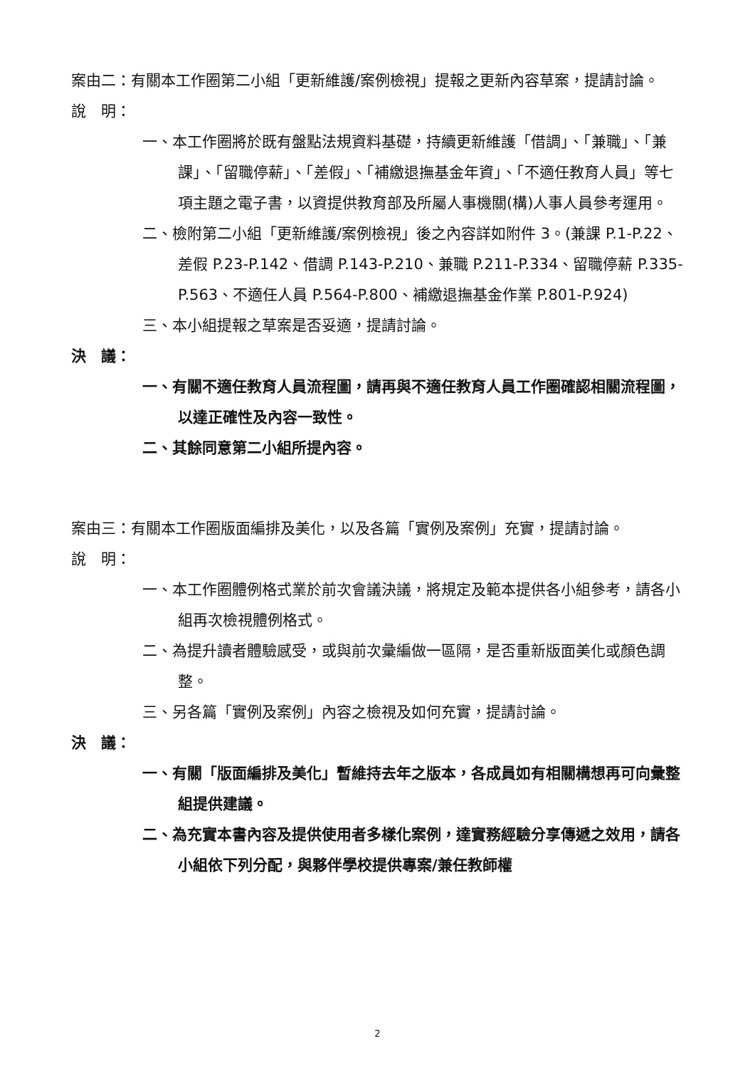案由二：有關本工作圈第二小組「更新維護/案例檢視」提報之更新內容草案，提請討論。
說　明：
一、本工作圈將於既有盤點法規資料基礎，持續更新維護「借調」、「兼職」、「兼課」、「留職停薪」、「差假」、「補繳退撫基金年資」、「不適任教育人員」等七項主題之電子書，以資提供教育部及所屬人事機關(構)人事人員參考運用。
二、檢附第二小組「更新維護/案例檢視」後之內容詳如附件 3。(兼課 P.1-P.22、差假 P.23-P.142、借調 P.143-P.210、兼職 P.211-P.334、留職停薪 P.335-P.563、不適任人員 P.564-P.800、補繳退撫基金作業 P.801-P.924)
三、本小組提報之草案是否妥適，提請討論。
決　議：
一、有關不適任教育人員流程圖，請再與不適任教育人員工作圈確認相關流程圖，以達正確性及內容一致性。
二、其餘同意第二小組所提內容。
案由三：有關本工作圈版面編排及美化，以及各篇「實例及案例」充實，提請討論。
說　明：
一、本工作圈體例格式業於前次會議決議，將規定及範本提供各小組參考，請各小組再次檢視體例格式。
二、為提升讀者體驗感受，或與前次彙編做一區隔，是否重新版面美化或顏色調整。
三、另各篇「實例及案例」內容之檢視及如何充實，提請討論。
決　議：
一、有關「版面編排及美化」暫維持去年之版本，各成員如有相關構想再可向彙整組提供建議。
二、為充實本書內容及提供使用者多樣化案例，達實務經驗分享傳遞之效用，請各小組依下列分配，與夥伴學校提供專案/兼任教師權
2